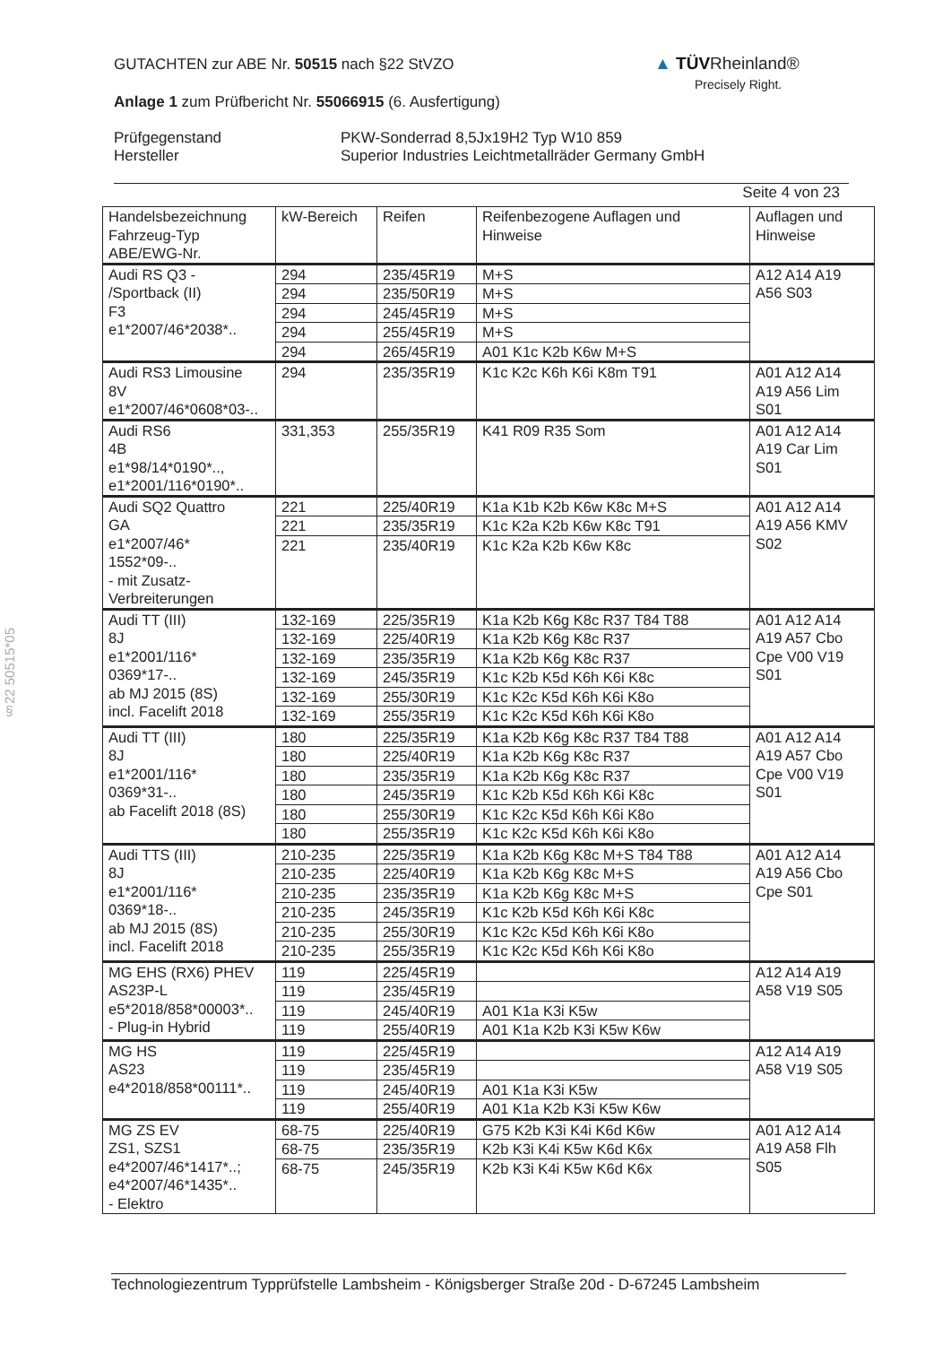GUTACHTEN zur ABE Nr. 50515 nach §22 StVZO
Anlage 1 zum Prüfbericht Nr. 55066915 (6. Ausfertigung)
Prüfgegenstand
Hersteller
PKW-Sonderrad 8,5Jx19H2 Typ W10 859
Superior Industries Leichtmetallräder Germany GmbH
Seite 4 von 23
▲ TÜVRheinland®
Precisely Right.
§22 50515*05
| Handelsbezeichnung Fahrzeug-Typ ABE/EWG-Nr. | kW-Bereich | Reifen | Reifenbezogene Auflagen und Hinweise | Auflagen und Hinweise |
| --- | --- | --- | --- | --- |
| Audi RS Q3 - /Sportback (II) F3 e1*2007/46*2038*.. | 294 | 235/45R19 | M+S | A12 A14 A19 A56 S03 |
| | 294 | 235/50R19 | M+S | |
| | 294 | 245/45R19 | M+S | |
| | 294 | 255/45R19 | M+S | |
| | 294 | 265/45R19 | A01 K1c K2b K6w M+S | |
| Audi RS3 Limousine 8V e1*2007/46*0608*03-.. | 294 | 235/35R19 | K1c K2c K6h K6i K8m T91 | A01 A12 A14 A19 A56 Lim S01 |
| Audi RS6 4B e1*98/14*0190*.., e1*2001/116*0190*.. | 331,353 | 255/35R19 | K41 R09 R35 Som | A01 A12 A14 A19 Car Lim S01 |
| Audi SQ2 Quattro GA e1*2007/46* 1552*09-.. - mit Zusatz- Verbreiterungen | 221 | 225/40R19 | K1a K1b K2b K6w K8c M+S | A01 A12 A14 A19 A56 KMV S02 |
| | 221 | 235/35R19 | K1c K2a K2b K6w K8c T91 | |
| | 221 | 235/40R19 | K1c K2a K2b K6w K8c | |
| Audi TT (III) 8J e1*2001/116* 0369*17-.. ab MJ 2015 (8S) incl. Facelift 2018 | 132-169 | 225/35R19 | K1a K2b K6g K8c R37 T84 T88 | A01 A12 A14 A19 A57 Cbo Cpe V00 V19 S01 |
| | 132-169 | 225/40R19 | K1a K2b K6g K8c R37 | |
| | 132-169 | 235/35R19 | K1a K2b K6g K8c R37 | |
| | 132-169 | 245/35R19 | K1c K2b K5d K6h K6i K8c | |
| | 132-169 | 255/30R19 | K1c K2c K5d K6h K6i K8o | |
| | 132-169 | 255/35R19 | K1c K2c K5d K6h K6i K8o | |
| Audi TT (III) 8J e1*2001/116* 0369*31-.. ab Facelift 2018 (8S) | 180 | 225/35R19 | K1a K2b K6g K8c R37 T84 T88 | A01 A12 A14 A19 A57 Cbo Cpe V00 V19 S01 |
| | 180 | 225/40R19 | K1a K2b K6g K8c R37 | |
| | 180 | 235/35R19 | K1a K2b K6g K8c R37 | |
| | 180 | 245/35R19 | K1c K2b K5d K6h K6i K8c | |
| | 180 | 255/30R19 | K1c K2c K5d K6h K6i K8o | |
| | 180 | 255/35R19 | K1c K2c K5d K6h K6i K8o | |
| Audi TTS (III) 8J e1*2001/116* 0369*18-.. ab MJ 2015 (8S) incl. Facelift 2018 | 210-235 | 225/35R19 | K1a K2b K6g K8c M+S T84 T88 | A01 A12 A14 A19 A56 Cbo Cpe S01 |
| | 210-235 | 225/40R19 | K1a K2b K6g K8c M+S | |
| | 210-235 | 235/35R19 | K1a K2b K6g K8c M+S | |
| | 210-235 | 245/35R19 | K1c K2b K5d K6h K6i K8c | |
| | 210-235 | 255/30R19 | K1c K2c K5d K6h K6i K8o | |
| | 210-235 | 255/35R19 | K1c K2c K5d K6h K6i K8o | |
| MG EHS (RX6) PHEV AS23P-L e5*2018/858*00003*.. - Plug-in Hybrid | 119 | 225/45R19 | | A12 A14 A19 A58 V19 S05 |
| | 119 | 235/45R19 | | |
| | 119 | 245/40R19 | A01 K1a K3i K5w | |
| | 119 | 255/40R19 | A01 K1a K2b K3i K5w K6w | |
| MG HS AS23 e4*2018/858*00111*.. | 119 | 225/45R19 | | A12 A14 A19 A58 V19 S05 |
| | 119 | 235/45R19 | | |
| | 119 | 245/40R19 | A01 K1a K3i K5w | |
| | 119 | 255/40R19 | A01 K1a K2b K3i K5w K6w | |
| MG ZS EV ZS1, SZS1 e4*2007/46*1417*..; e4*2007/46*1435*.. - Elektro | 68-75 | 225/40R19 | G75 K2b K3i K4i K6d K6w | A01 A12 A14 A19 A58 Flh S05 |
| | 68-75 | 235/35R19 | K2b K3i K4i K5w K6d K6x | |
| | 68-75 | 245/35R19 | K2b K3i K4i K5w K6d K6x | |
Technologiezentrum Typprüfstelle Lambsheim - Königsberger Straße 20d - D-67245 Lambsheim